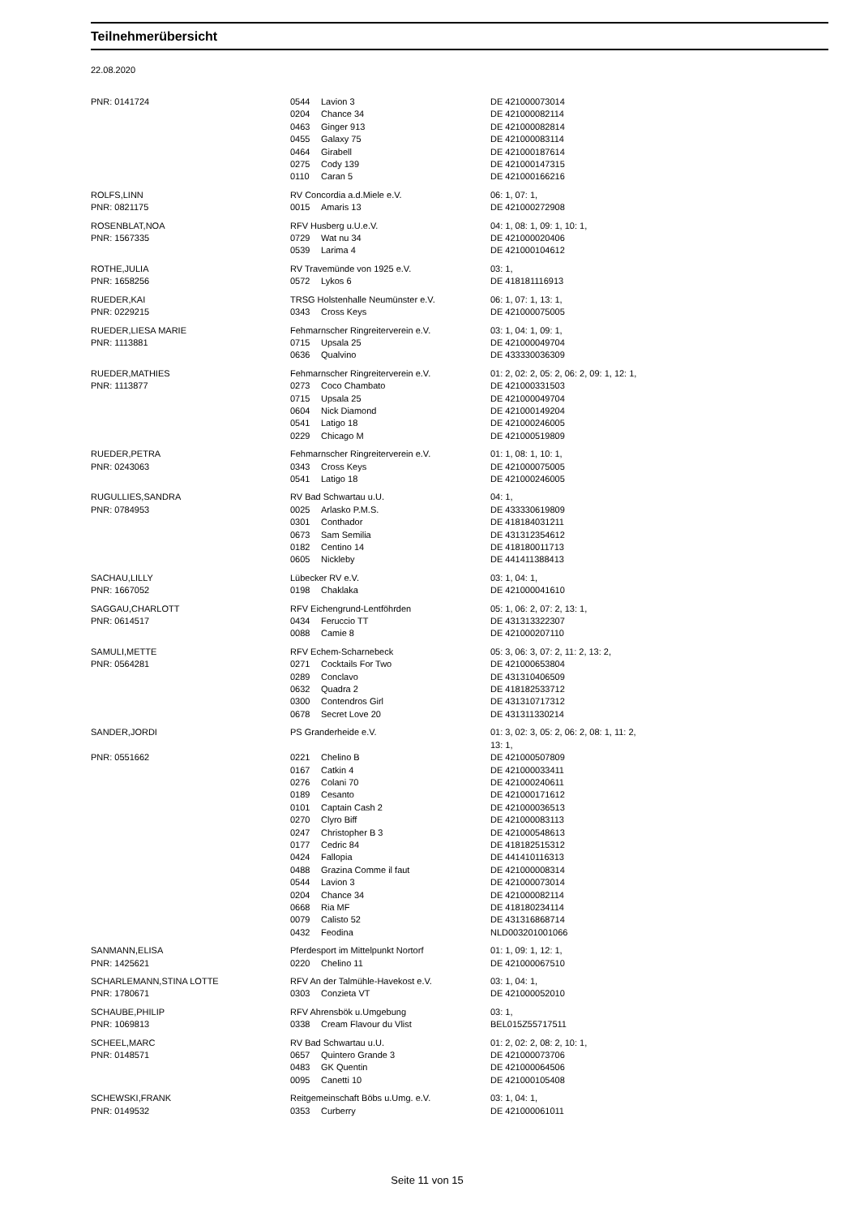Teilnehmerübersicht
22.08.2020
| PNR: 0141724 | 0544 | Lavion 3 | DE 421000073014 |
| | 0204 | Chance 34 | DE 421000082114 |
| | 0463 | Ginger 913 | DE 421000082814 |
| | 0455 | Galaxy 75 | DE 421000083114 |
| | 0464 | Girabell | DE 421000187614 |
| | 0275 | Cody 139 | DE 421000147315 |
| | 0110 | Caran 5 | DE 421000166216 |
| ROLFS,LINN | RV Concordia a.d.Miele e.V. | | 06: 1, 07: 1, |
| PNR: 0821175 | 0015 | Amaris 13 | DE 421000272908 |
| ROSENBLAT,NOA | RFV Husberg u.U.e.V. | | 04: 1, 08: 1, 09: 1, 10: 1, |
| PNR: 1567335 | 0729 | Wat nu 34 | DE 421000020406 |
| | 0539 | Larima 4 | DE 421000104612 |
| ROTHE,JULIA | RV Travemünde von 1925 e.V. | | 03: 1, |
| PNR: 1658256 | 0572 | Lykos 6 | DE 418181116913 |
| RUEDER,KAI | TRSG Holstenhalle Neumünster e.V. | | 06: 1, 07: 1, 13: 1, |
| PNR: 0229215 | 0343 | Cross Keys | DE 421000075005 |
| RUEDER,LIESA MARIE | Fehmarnscher Ringreiterverein e.V. | | 03: 1, 04: 1, 09: 1, |
| PNR: 1113881 | 0715 | Upsala 25 | DE 421000049704 |
| | 0636 | Qualvino | DE 433330036309 |
| RUEDER,MATHIES | Fehmarnscher Ringreiterverein e.V. | | 01: 2, 02: 2, 05: 2, 06: 2, 09: 1, 12: 1, |
| PNR: 1113877 | 0273 | Coco Chambato | DE 421000331503 |
| | 0715 | Upsala 25 | DE 421000049704 |
| | 0604 | Nick Diamond | DE 421000149204 |
| | 0541 | Latigo 18 | DE 421000246005 |
| | 0229 | Chicago M | DE 421000519809 |
| RUEDER,PETRA | Fehmarnscher Ringreiterverein e.V. | | 01: 1, 08: 1, 10: 1, |
| PNR: 0243063 | 0343 | Cross Keys | DE 421000075005 |
| | 0541 | Latigo 18 | DE 421000246005 |
| RUGULLIES,SANDRA | RV Bad Schwartau u.U. | | 04: 1, |
| PNR: 0784953 | 0025 | Arlasko P.M.S. | DE 433330619809 |
| | 0301 | Conthador | DE 418184031211 |
| | 0673 | Sam Semilia | DE 431312354612 |
| | 0182 | Centino 14 | DE 418180011713 |
| | 0605 | Nickleby | DE 441411388413 |
| SACHAU,LILLY | Lübecker RV e.V. | | 03: 1, 04: 1, |
| PNR: 1667052 | 0198 | Chaklaka | DE 421000041610 |
| SAGGAU,CHARLOTT | RFV Eichengrund-Lentföhrden | | 05: 1, 06: 2, 07: 2, 13: 1, |
| PNR: 0614517 | 0434 | Feruccio TT | DE 431313322307 |
| | 0088 | Camie 8 | DE 421000207110 |
| SAMULI,METTE | RFV Echem-Scharnebeck | | 05: 3, 06: 3, 07: 2, 11: 2, 13: 2, |
| PNR: 0564281 | 0271 | Cocktails For Two | DE 421000653804 |
| | 0289 | Conclavo | DE 431310406509 |
| | 0632 | Quadra 2 | DE 418182533712 |
| | 0300 | Contendros Girl | DE 431310717312 |
| | 0678 | Secret Love 20 | DE 431311330214 |
| SANDER,JORDI | PS Granderheide e.V. | | 01: 3, 02: 3, 05: 2, 06: 2, 08: 1, 11: 2, 13: 1, |
| PNR: 0551662 | 0221 | Chelino B | DE 421000507809 |
| | 0167 | Catkin 4 | DE 421000033411 |
| | 0276 | Colani 70 | DE 421000240611 |
| | 0189 | Cesanto | DE 421000171612 |
| | 0101 | Captain Cash 2 | DE 421000036513 |
| | 0270 | Clyro Biff | DE 421000083113 |
| | 0247 | Christopher B 3 | DE 421000548613 |
| | 0177 | Cedric 84 | DE 418182515312 |
| | 0424 | Fallopia | DE 441410116313 |
| | 0488 | Grazina Comme il faut | DE 421000008314 |
| | 0544 | Lavion 3 | DE 421000073014 |
| | 0204 | Chance 34 | DE 421000082114 |
| | 0668 | Ria MF | DE 418180234114 |
| | 0079 | Calisto 52 | DE 431316868714 |
| | 0432 | Feodina | NLD003201001066 |
| SANMANN,ELISA | Pferdesport im Mittelpunkt Nortorf | | 01: 1, 09: 1, 12: 1, |
| PNR: 1425621 | 0220 | Chelino 11 | DE 421000067510 |
| SCHARLEMANN,STINA LOTTE | RFV An der Talmühle-Havekost e.V. | | 03: 1, 04: 1, |
| PNR: 1780671 | 0303 | Conzieta VT | DE 421000052010 |
| SCHAUBE,PHILIP | RFV Ahrensbök u.Umgebung | | 03: 1, |
| PNR: 1069813 | 0338 | Cream Flavour du Vlist | BEL015Z55717511 |
| SCHEEL,MARC | RV Bad Schwartau u.U. | | 01: 2, 02: 2, 08: 2, 10: 1, |
| PNR: 0148571 | 0657 | Quintero Grande 3 | DE 421000073706 |
| | 0483 | GK Quentin | DE 421000064506 |
| | 0095 | Canetti 10 | DE 421000105408 |
| SCHEWSKI,FRANK | Reitgemeinschaft Böbs u.Umg. e.V. | | 03: 1, 04: 1, |
| PNR: 0149532 | 0353 | Curberry | DE 421000061011 |
Seite 11 von 15